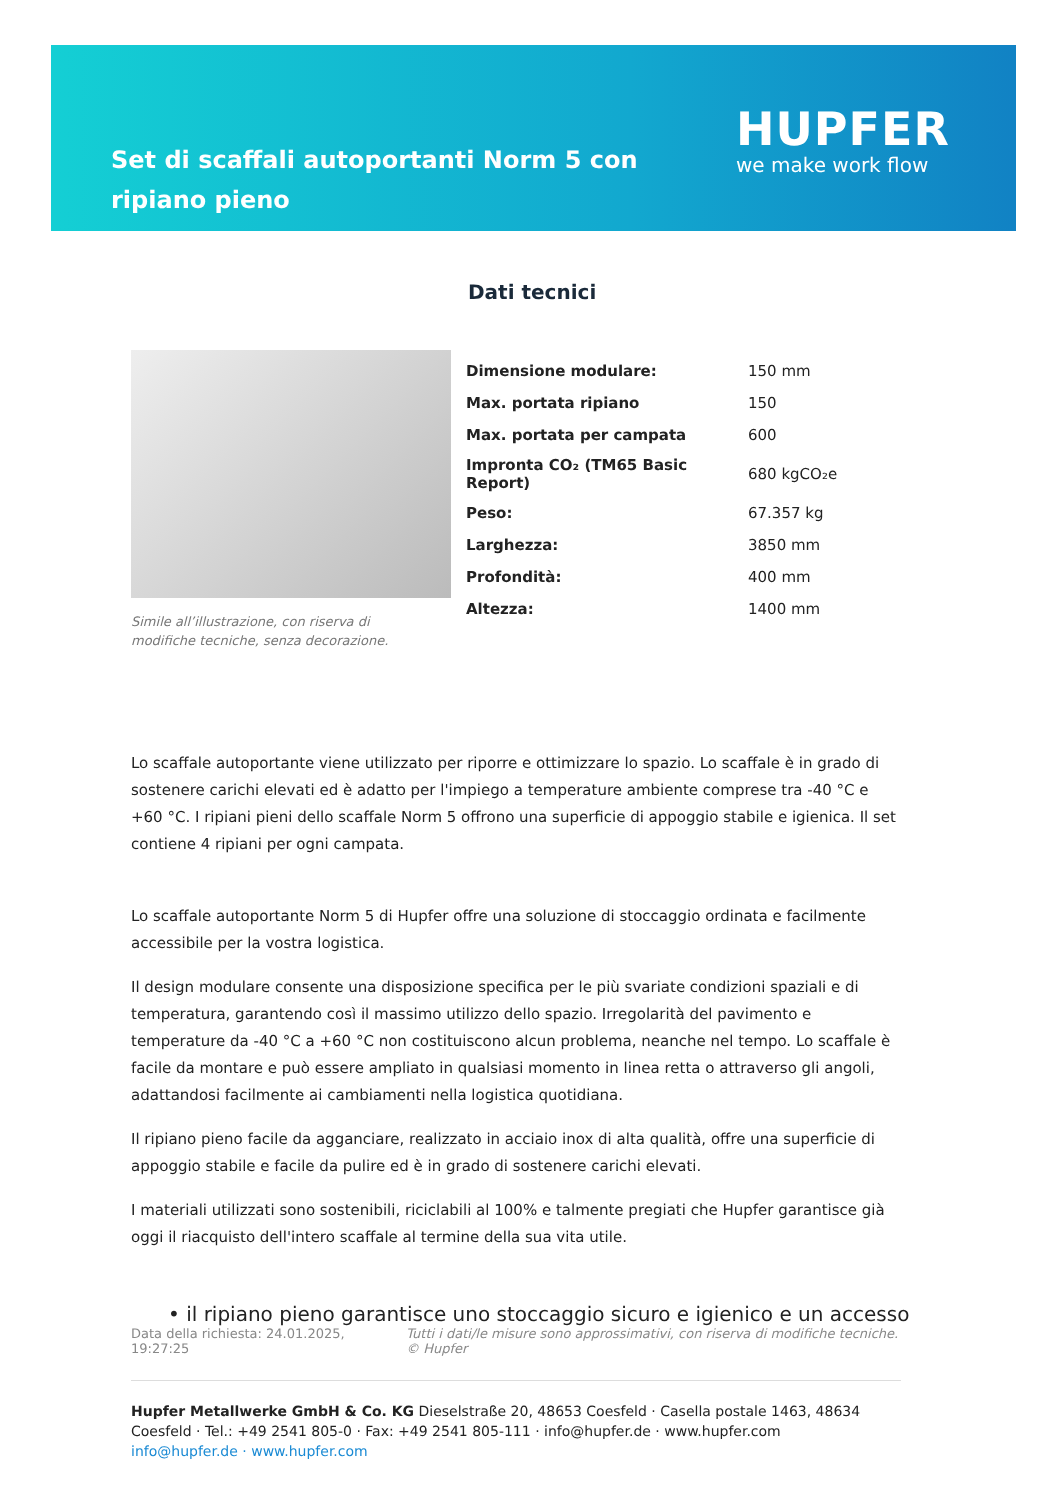Set di scaffali autoportanti Norm 5 con ripiano pieno
HUPFER
we make work flow
Dati tecnici
Simile all’illustrazione, con riserva di modifiche tecniche, senza decorazione.
| Dimensione modulare: | 150 mm |
| Max. portata ripiano | 150 |
| Max. portata per campata | 600 |
| Impronta CO₂ (TM65 Basic Report) | 680 kgCO₂e |
| Peso: | 67.357 kg |
| Larghezza: | 3850 mm |
| Profondità: | 400 mm |
| Altezza: | 1400 mm |
Lo scaffale autoportante viene utilizzato per riporre e ottimizzare lo spazio. Lo scaffale è in grado di sostenere carichi elevati ed è adatto per l'impiego a temperature ambiente comprese tra -40 °C e +60 °C. I ripiani pieni dello scaffale Norm 5 offrono una superficie di appoggio stabile e igienica. Il set contiene 4 ripiani per ogni campata.
Lo scaffale autoportante Norm 5 di Hupfer offre una soluzione di stoccaggio ordinata e facilmente accessibile per la vostra logistica.
Il design modulare consente una disposizione specifica per le più svariate condizioni spaziali e di temperatura, garantendo così il massimo utilizzo dello spazio. Irregolarità del pavimento e temperature da -40 °C a +60 °C non costituiscono alcun problema, neanche nel tempo. Lo scaffale è facile da montare e può essere ampliato in qualsiasi momento in linea retta o attraverso gli angoli, adattandosi facilmente ai cambiamenti nella logistica quotidiana.
Il ripiano pieno facile da agganciare, realizzato in acciaio inox di alta qualità, offre una superficie di appoggio stabile e facile da pulire ed è in grado di sostenere carichi elevati.
I materiali utilizzati sono sostenibili, riciclabili al 100% e talmente pregiati che Hupfer garantisce già oggi il riacquisto dell'intero scaffale al termine della sua vita utile.
• il ripiano pieno garantisce uno stoccaggio sicuro e igienico e un accesso
Data della richiesta: 24.01.2025, 19:27:25
Tutti i dati/le misure sono approssimativi, con riserva di modifiche tecniche. © Hupfer
Hupfer Metallwerke GmbH & Co. KG Dieselstraße 20, 48653 Coesfeld · Casella postale 1463, 48634 Coesfeld · Tel.: +49 2541 805-0 · Fax: +49 2541 805-111 · info@hupfer.de · www.hupfer.com
info@hupfer.de · www.hupfer.com